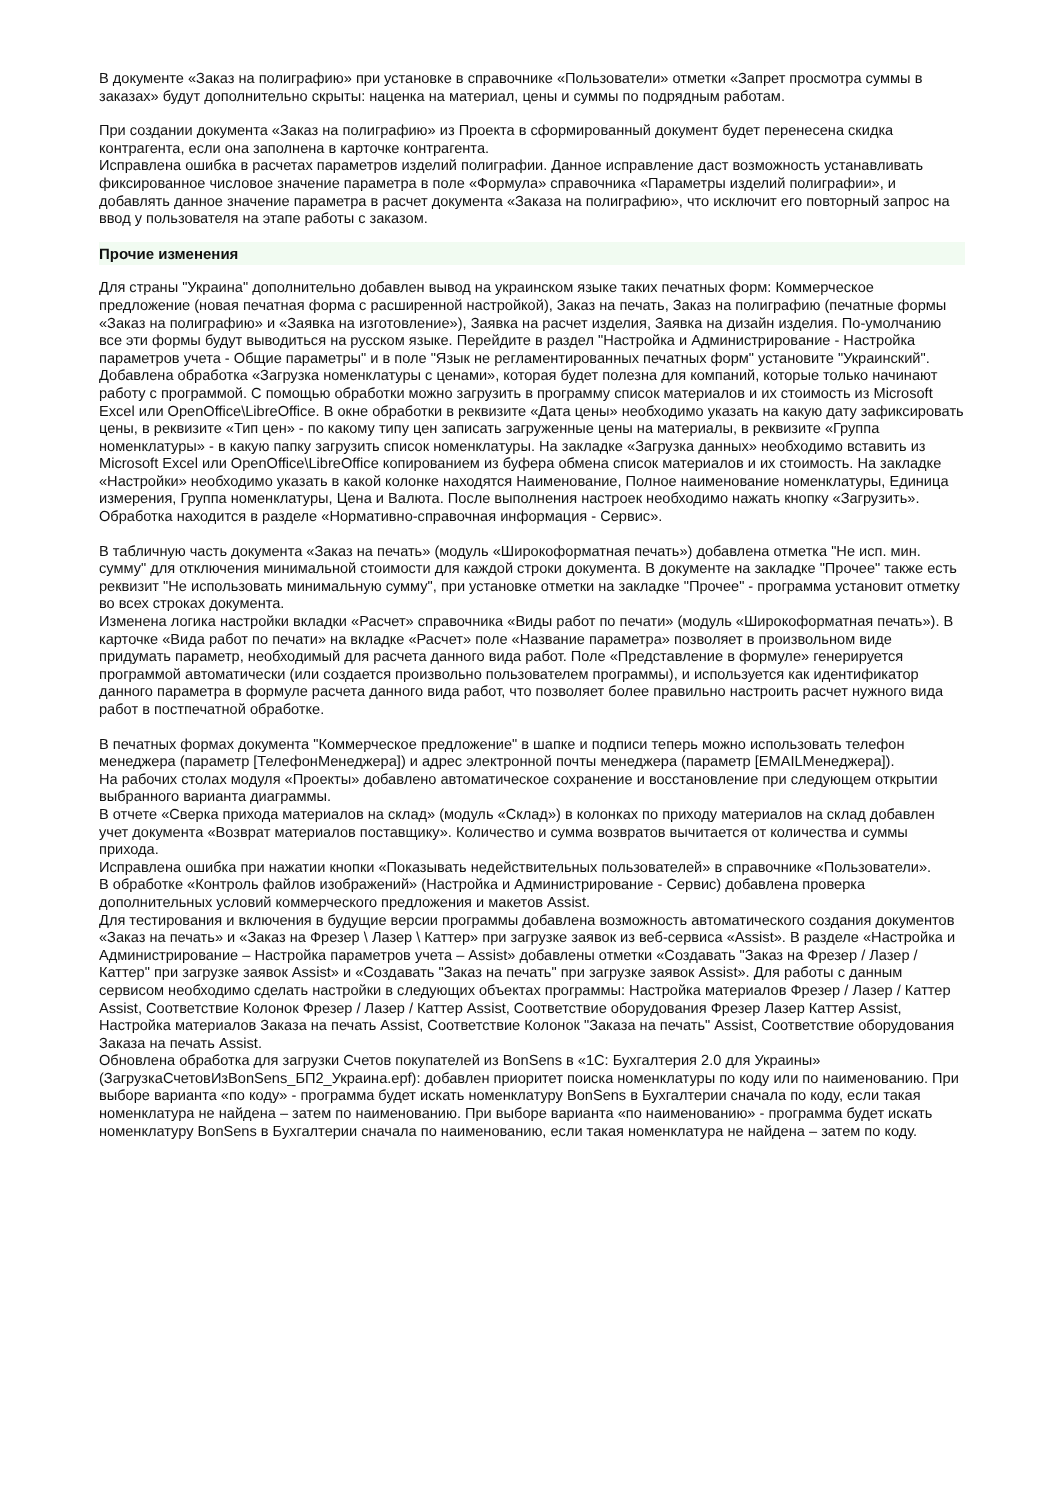В документе «Заказ на полиграфию» при установке в справочнике «Пользователи» отметки «Запрет просмотра суммы в заказах» будут дополнительно скрыты: наценка на материал, цены и суммы по подрядным работам.
При создании документа «Заказ на полиграфию» из Проекта в сформированный документ будет перенесена скидка контрагента, если она заполнена в карточке контрагента.
Исправлена ошибка в расчетах параметров изделий полиграфии. Данное исправление даст возможность устанавливать фиксированное числовое значение параметра в поле «Формула» справочника «Параметры изделий полиграфии», и добавлять данное значение параметра в расчет документа «Заказа на полиграфию», что исключит его повторный запрос на ввод у пользователя на этапе работы с заказом.
Прочие изменения
Для страны "Украина" дополнительно добавлен вывод на украинском языке таких печатных форм: Коммерческое предложение (новая печатная форма с расширенной настройкой), Заказ на печать, Заказ на полиграфию (печатные формы «Заказ на полиграфию» и «Заявка на изготовление»), Заявка на расчет изделия, Заявка на дизайн изделия. По-умолчанию все эти формы будут выводиться на русском языке. Перейдите в раздел "Настройка и Администрирование - Настройка параметров учета - Общие параметры" и в поле "Язык не регламентированных печатных форм" установите "Украинский".
Добавлена обработка «Загрузка номенклатуры с ценами», которая будет полезна для компаний, которые только начинают работу с программой. С помощью обработки можно загрузить в программу список материалов и их стоимость из Microsoft Excel или OpenOffice\LibreOffice. В окне обработки в реквизите «Дата цены» необходимо указать на какую дату зафиксировать цены, в реквизите «Тип цен» - по какому типу цен записать загруженные цены на материалы, в реквизите «Группа номенклатуры» - в какую папку загрузить список номенклатуры. На закладке «Загрузка данных» необходимо вставить из Microsoft Excel или OpenOffice\LibreOffice копированием из буфера обмена список материалов и их стоимость. На закладке «Настройки» необходимо указать в какой колонке находятся Наименование, Полное наименование номенклатуры, Единица измерения, Группа номенклатуры, Цена и Валюта. После выполнения настроек необходимо нажать кнопку «Загрузить». Обработка находится в разделе «Нормативно-справочная информация - Сервис».
В табличную часть документа «Заказ на печать» (модуль «Широкоформатная печать») добавлена отметка "Не исп. мин. сумму" для отключения минимальной стоимости для каждой строки документа. В документе на закладке "Прочее" также есть реквизит "Не использовать минимальную сумму", при установке отметки на закладке "Прочее" - программа установит отметку во всех строках документа.
Изменена логика настройки вкладки «Расчет» справочника «Виды работ по печати» (модуль «Широкоформатная печать»). В карточке «Вида работ по печати» на вкладке «Расчет» поле «Название параметра» позволяет в произвольном виде придумать параметр, необходимый для расчета данного вида работ. Поле «Представление в формуле» генерируется программой автоматически (или создается произвольно пользователем программы), и используется как идентификатор данного параметра в формуле расчета данного вида работ, что позволяет более правильно настроить расчет нужного вида работ в постпечатной обработке.
В печатных формах документа "Коммерческое предложение" в шапке и подписи теперь можно использовать телефон менеджера (параметр [ТелефонМенеджера]) и адрес электронной почты менеджера (параметр [EMAILМенеджера]).
На рабочих столах модуля «Проекты» добавлено автоматическое сохранение и восстановление при следующем открытии выбранного варианта диаграммы.
В отчете «Сверка прихода материалов на склад» (модуль «Склад») в колонках по приходу материалов на склад добавлен учет документа «Возврат материалов поставщику». Количество и сумма возвратов вычитается от количества и суммы прихода.
Исправлена ошибка при нажатии кнопки «Показывать недействительных пользователей» в справочнике «Пользователи».
В обработке «Контроль файлов изображений» (Настройка и Администрирование - Сервис) добавлена проверка дополнительных условий коммерческого предложения и макетов Assist.
Для тестирования и включения в будущие версии программы добавлена возможность автоматического создания документов «Заказ на печать» и «Заказ на Фрезер \ Лазер \ Каттер» при загрузке заявок из веб-сервиса «Assist». В разделе «Настройка и Администрирование – Настройка параметров учета – Assist» добавлены отметки «Создавать "Заказ на Фрезер / Лазер / Каттер" при загрузке заявок Assist» и «Создавать "Заказ на печать" при загрузке заявок Assist». Для работы с данным сервисом необходимо сделать настройки в следующих объектах программы: Настройка материалов Фрезер / Лазер / Каттер Assist, Соответствие Колонок Фрезер / Лазер / Каттер Assist, Соответствие оборудования Фрезер Лазер Каттер Assist, Настройка материалов Заказа на печать Assist, Соответствие Колонок "Заказа на печать" Assist, Соответствие оборудования Заказа на печать Assist.
Обновлена обработка для загрузки Счетов покупателей из BonSens в «1С: Бухгалтерия 2.0 для Украины» (ЗагрузкаСчетовИзBonSens_БП2_Украина.epf): добавлен приоритет поиска номенклатуры по коду или по наименованию. При выборе варианта «по коду» - программа будет искать номенклатуру BonSens в Бухгалтерии сначала по коду, если такая номенклатура не найдена – затем по наименованию. При выборе варианта «по наименованию» - программа будет искать номенклатуру BonSens в Бухгалтерии сначала по наименованию, если такая номенклатура не найдена – затем по коду.